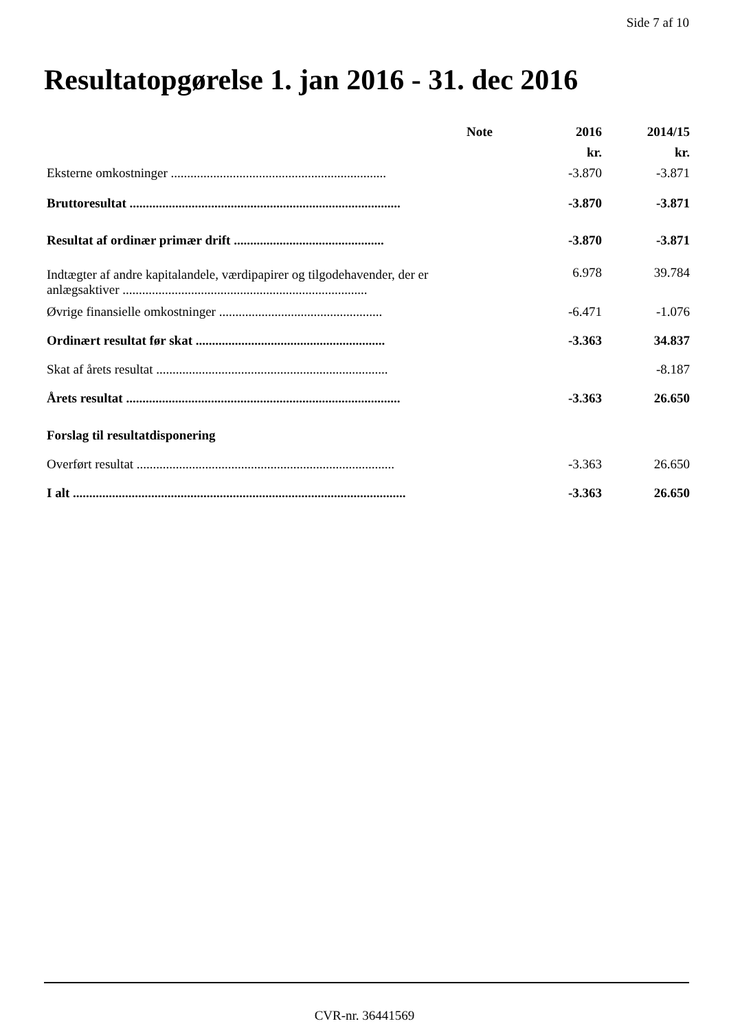Side 7 af 10
Resultatopgørelse 1. jan 2016 - 31. dec 2016
| | Note | 2016 | 2014/15 |
| --- | --- | --- | --- |
| | | kr. | kr. |
| Eksterne omkostninger .................................................................. | | -3.870 | -3.871 |
| Bruttoresultat ................................................................................... | | -3.870 | -3.871 |
| Resultat af ordinær primær drift .............................................. | | -3.870 | -3.871 |
| Indtægter af andre kapitalandele, værdipapirer og tilgodehavender, der er anlægsaktiver ........................................................................... | | 6.978 | 39.784 |
| Øvrige finansielle omkostninger .................................................. | | -6.471 | -1.076 |
| Ordinært resultat før skat .......................................................... | | -3.363 | 34.837 |
| Skat af årets resultat ....................................................................... | | | -8.187 |
| Årets resultat .................................................................................... | | -3.363 | 26.650 |
| Forslag til resultatdisponering | | | |
| Overført resultat ............................................................................... | | -3.363 | 26.650 |
| I alt ...................................................................................................... | | -3.363 | 26.650 |
CVR-nr. 36441569